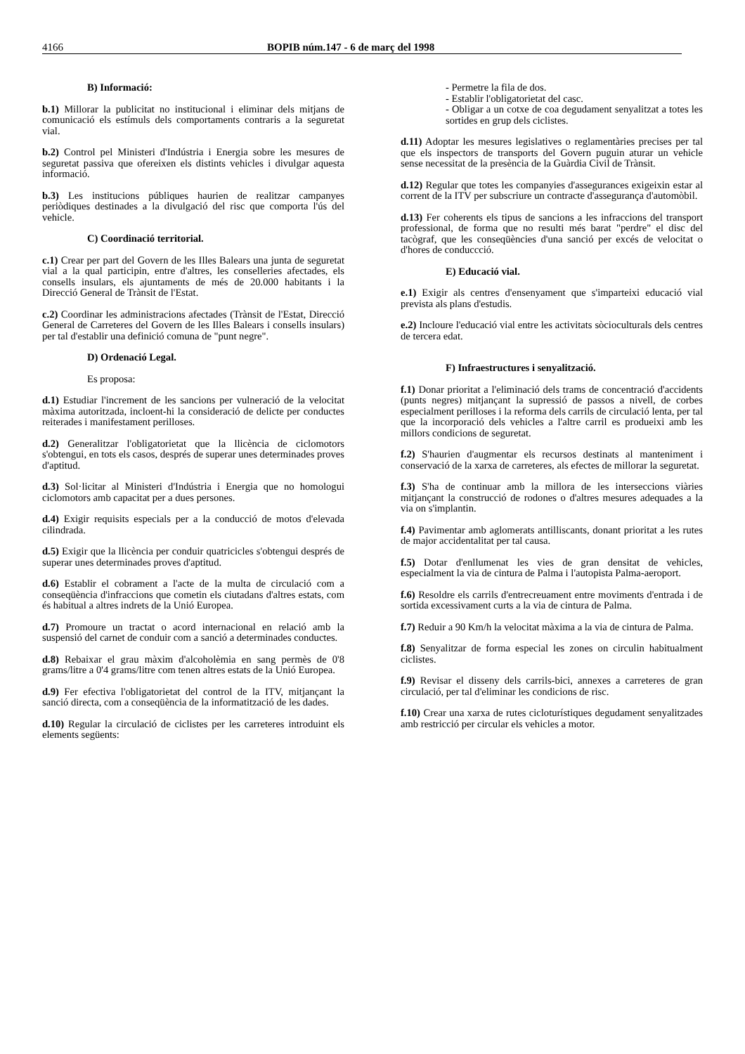4166 BOPIB núm.147 - 6 de març del 1998
B) Informació:
b.1) Millorar la publicitat no institucional i eliminar dels mitjans de comunicació els estímuls dels comportaments contraris a la seguretat vial.
b.2) Control pel Ministeri d'Indústria i Energia sobre les mesures de seguretat passiva que ofereixen els distints vehicles i divulgar aquesta informació.
b.3) Les institucions públiques haurien de realitzar campanyes periòdiques destinades a la divulgació del risc que comporta l'ús del vehicle.
C) Coordinació territorial.
c.1) Crear per part del Govern de les Illes Balears una junta de seguretat vial a la qual participin, entre d'altres, les conselleries afectades, els consells insulars, els ajuntaments de més de 20.000 habitants i la Direcció General de Trànsit de l'Estat.
c.2) Coordinar les administracions afectades (Trànsit de l'Estat, Direcció General de Carreteres del Govern de les Illes Balears i consells insulars) per tal d'establir una definició comuna de "punt negre".
D) Ordenació Legal.
Es proposa:
d.1) Estudiar l'increment de les sancions per vulneració de la velocitat màxima autoritzada, incloent-hi la consideració de delicte per conductes reiterades i manifestament perilloses.
d.2) Generalitzar l'obligatorietat que la llicència de ciclomotors s'obtengui, en tots els casos, després de superar unes determinades proves d'aptitud.
d.3) Sol·licitar al Ministeri d'Indústria i Energia que no homologui ciclomotors amb capacitat per a dues persones.
d.4) Exigir requisits especials per a la conducció de motos d'elevada cilindrada.
d.5) Exigir que la llicència per conduir quatricicles s'obtengui després de superar unes determinades proves d'aptitud.
d.6) Establir el cobrament a l'acte de la multa de circulació com a conseqüència d'infraccions que cometin els ciutadans d'altres estats, com és habitual a altres indrets de la Unió Europea.
d.7) Promoure un tractat o acord internacional en relació amb la suspensió del carnet de conduir com a sanció a determinades conductes.
d.8) Rebaixar el grau màxim d'alcoholèmia en sang permès de 0'8 grams/litre a 0'4 grams/litre com tenen altres estats de la Unió Europea.
d.9) Fer efectiva l'obligatorietat del control de la ITV, mitjançant la sanció directa, com a conseqüència de la informatització de les dades.
d.10) Regular la circulació de ciclistes per les carreteres introduint els elements següents:
- Permetre la fila de dos.
- Establir l'obligatorietat del casc.
- Obligar a un cotxe de coa degudament senyalitzat a totes les sortides en grup dels ciclistes.
d.11) Adoptar les mesures legislatives o reglamentàries precises per tal que els inspectors de transports del Govern puguin aturar un vehicle sense necessitat de la presència de la Guàrdia Civil de Trànsit.
d.12) Regular que totes les companyies d'assegurances exigeixin estar al corrent de la ITV per subscriure un contracte d'assegurança d'automòbil.
d.13) Fer coherents els tipus de sancions a les infraccions del transport professional, de forma que no resulti més barat "perdre" el disc del tacògraf, que les conseqüències d'una sanció per excés de velocitat o d'hores de conduccció.
E) Educació vial.
e.1) Exigir als centres d'ensenyament que s'imparteixi educació vial prevista als plans d'estudis.
e.2) Incloure l'educació vial entre les activitats sòcioculturals dels centres de tercera edat.
F) Infraestructures i senyalització.
f.1) Donar prioritat a l'eliminació dels trams de concentració d'accidents (punts negres) mitjançant la supressió de passos a nivell, de corbes especialment perilloses i la reforma dels carrils de circulació lenta, per tal que la incorporació dels vehicles a l'altre carril es produeixi amb les millors condicions de seguretat.
f.2) S'haurien d'augmentar els recursos destinats al manteniment i conservació de la xarxa de carreteres, als efectes de millorar la seguretat.
f.3) S'ha de continuar amb la millora de les interseccions viàries mitjançant la construcció de rodones o d'altres mesures adequades a la via on s'implantin.
f.4) Pavimentar amb aglomerats antilliscants, donant prioritat a les rutes de major accidentalitat per tal causa.
f.5) Dotar d'enllumenat les vies de gran densitat de vehicles, especialment la via de cintura de Palma i l'autopista Palma-aeroport.
f.6) Resoldre els carrils d'entrecreuament entre moviments d'entrada i de sortida excessivament curts a la via de cintura de Palma.
f.7) Reduir a 90 Km/h la velocitat màxima a la via de cintura de Palma.
f.8) Senyalitzar de forma especial les zones on circulin habitualment ciclistes.
f.9) Revisar el disseny dels carrils-bici, annexes a carreteres de gran circulació, per tal d'eliminar les condicions de risc.
f.10) Crear una xarxa de rutes cicloturístiques degudament senyalitzades amb restricció per circular els vehicles a motor.